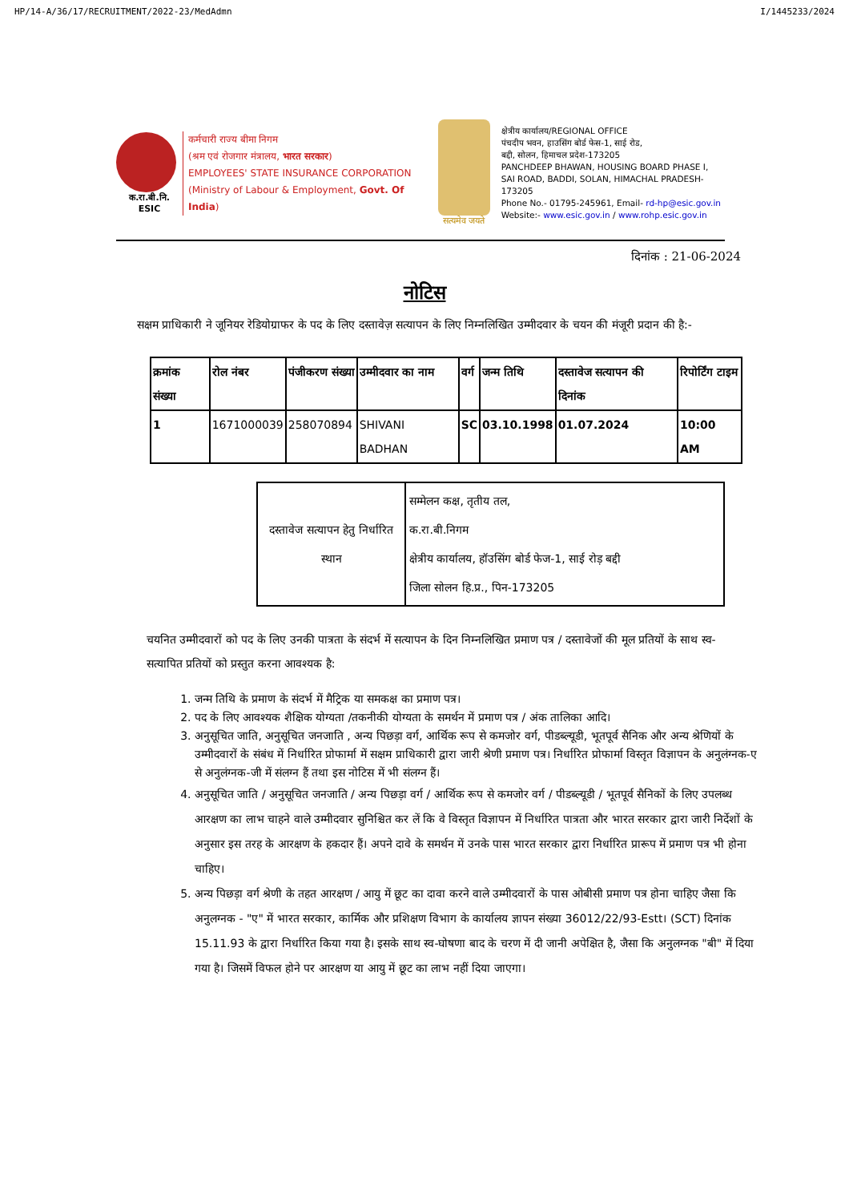HP/14-A/36/17/RECRUITMENT/2022-23/MedAdmn I/1445233/2024
क.रा.बी.नि.
ESIC
कर्मचारी राज्य बीमा निगम
(श्रम एवं रोजगार मंत्रालय, भारत सरकार)
EMPLOYEES' STATE INSURANCE CORPORATION
(Ministry of Labour & Employment, Govt. Of India)
सत्यमेव जयते
क्षेत्रीय कार्यालय/REGIONAL OFFICE
पंचदीप भवन, हाउसिंग बोर्ड फेस-1, साई रोड,
बद्दी, सोलन, हिमाचल प्रदेश-173205
PANCHDEEP BHAWAN, HOUSING BOARD PHASE I,
SAI ROAD, BADDI, SOLAN, HIMACHAL PRADESH-173205
Phone No.- 01795-245961, Email- rd-hp@esic.gov.in
Website:- www.esic.gov.in / www.rohp.esic.gov.in
दिनांक : 21-06-2024
नोटिस
सक्षम प्राधिकारी ने जूनियर रेडियोग्राफर के पद के लिए दस्तावेज़ सत्यापन के लिए निम्नलिखित उम्मीदवार के चयन की मंजूरी प्रदान की है:-
| क्रमांक संख्या | रोल नंबर | पंजीकरण संख्या | उम्मीदवार का नाम | वर्ग | जन्म तिथि | दस्तावेज सत्यापन की दिनांक | रिपोर्टिंग टाइम |
| --- | --- | --- | --- | --- | --- | --- | --- |
| 1 | 1671000039 | 258070894 | SHIVANI BADHAN | SC | 03.10.1998 | 01.07.2024 | 10:00 AM |
| दस्तावेज सत्यापन हेतु निर्धारित स्थान | सम्मेलन कक्ष, तृतीय तल, क.रा.बी.निगम क्षेत्रीय कार्यालय, हॉउसिंग बोर्ड फेज-1, साई रोड़ बद्दी जिला सोलन हि.प्र., पिन-173205 |
चयनित उम्मीदवारों को पद के लिए उनकी पात्रता के संदर्भ में सत्यापन के दिन निम्नलिखित प्रमाण पत्र / दस्तावेजों की मूल प्रतियों के साथ स्व-सत्यापित प्रतियों को प्रस्तुत करना आवश्यक है:
1. जन्म तिथि के प्रमाण के संदर्भ में मैट्रिक या समकक्ष का प्रमाण पत्र।
2. पद के लिए आवश्यक शैक्षिक योग्यता /तकनीकी योग्यता के समर्थन में प्रमाण पत्र / अंक तालिका आदि।
3. अनुसूचित जाति, अनुसूचित जनजाति , अन्य पिछड़ा वर्ग, आर्थिक रूप से कमजोर वर्ग, पीडब्ल्यूडी, भूतपूर्व सैनिक और अन्य श्रेणियों के उम्मीदवारों के संबंध में निर्धारित प्रोफार्मा में सक्षम प्राधिकारी द्वारा जारी श्रेणी प्रमाण पत्र। निर्धारित प्रोफार्मा विस्तृत विज्ञापन के अनुलंग्नक-ए से अनुलंग्नक-जी में संलग्न हैं तथा इस नोटिस में भी संलग्न हैं।
4. अनुसूचित जाति / अनुसूचित जनजाति / अन्य पिछड़ा वर्ग / आर्थिक रूप से कमजोर वर्ग / पीडब्ल्यूडी / भूतपूर्व सैनिकों के लिए उपलब्ध आरक्षण का लाभ चाहने वाले उम्मीदवार सुनिश्चित कर लें कि वे विस्तृत विज्ञापन में निर्धारित पात्रता और भारत सरकार द्वारा जारी निर्देशों के अनुसार इस तरह के आरक्षण के हकदार हैं। अपने दावे के समर्थन में उनके पास भारत सरकार द्वारा निर्धारित प्रारूप में प्रमाण पत्र भी होना चाहिए।
5. अन्य पिछड़ा वर्ग श्रेणी के तहत आरक्षण / आयु में छूट का दावा करने वाले उम्मीदवारों के पास ओबीसी प्रमाण पत्र होना चाहिए जैसा कि अनुलग्नक - "ए" में भारत सरकार, कार्मिक और प्रशिक्षण विभाग के कार्यालय ज्ञापन संख्या 36012/22/93-Estt। (SCT) दिनांक 15.11.93 के द्वारा निर्धारित किया गया है। इसके साथ स्व-घोषणा बाद के चरण में दी जानी अपेक्षित है, जैसा कि अनुलग्नक "बी" में दिया गया है। जिसमें विफल होने पर आरक्षण या आयु में छूट का लाभ नहीं दिया जाएगा।